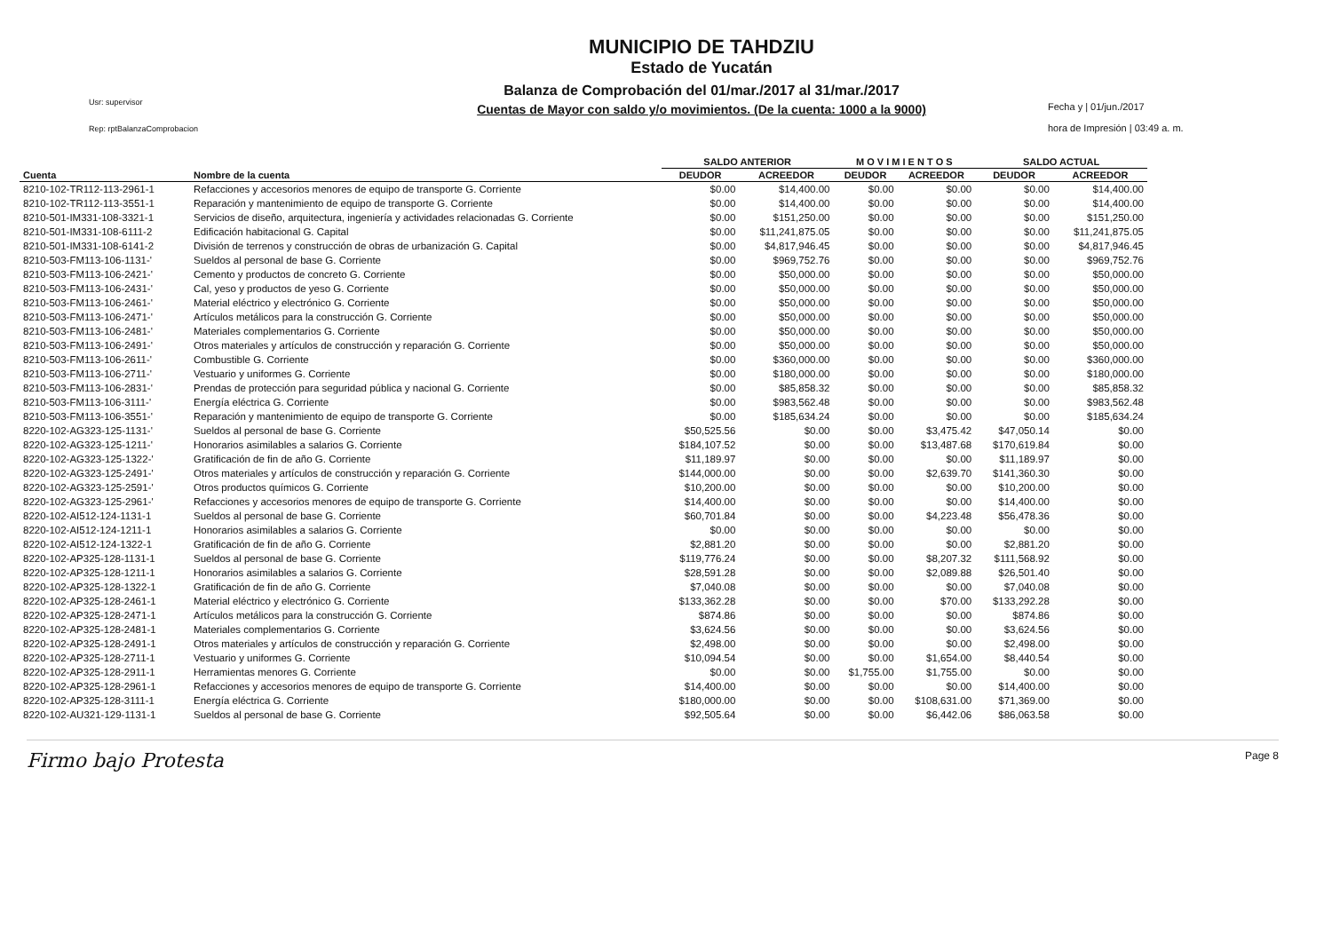Usr: supervisor
Rep: rptBalanzaComprobacion
MUNICIPIO DE TAHDZIU
Estado de Yucatán
Balanza de Comprobación del 01/mar./2017 al 31/mar./2017
Cuentas de Mayor con saldo y/o movimientos. (De la cuenta: 1000 a la 9000)
Fecha y | 01/jun./2017
hora de Impresión | 03:49 a. m.
| | | SALDO ANTERIOR | | M O V I M I E N T O S | | SALDO ACTUAL | |
| --- | --- | --- | --- | --- | --- | --- | --- |
| Cuenta | Nombre de la cuenta | DEUDOR | ACREEDOR | DEUDOR | ACREEDOR | DEUDOR | ACREEDOR |
| 8210-102-TR112-113-2961-1 | Refacciones y accesorios menores de equipo de transporte G. Corriente | $0.00 | $14,400.00 | $0.00 | $0.00 | $0.00 | $14,400.00 |
| 8210-102-TR112-113-3551-1 | Reparación y mantenimiento de equipo de transporte G. Corriente | $0.00 | $14,400.00 | $0.00 | $0.00 | $0.00 | $14,400.00 |
| 8210-501-IM331-108-3321-1 | Servicios de diseño, arquitectura, ingeniería y actividades relacionadas G. Corriente | $0.00 | $151,250.00 | $0.00 | $0.00 | $0.00 | $151,250.00 |
| 8210-501-IM331-108-6111-2 | Edificación habitacional G. Capital | $0.00 | $11,241,875.05 | $0.00 | $0.00 | $0.00 | $11,241,875.05 |
| 8210-501-IM331-108-6141-2 | División de terrenos y construcción de obras de urbanización G. Capital | $0.00 | $4,817,946.45 | $0.00 | $0.00 | $0.00 | $4,817,946.45 |
| 8210-503-FM113-106-1131-' | Sueldos al personal de base G. Corriente | $0.00 | $969,752.76 | $0.00 | $0.00 | $0.00 | $969,752.76 |
| 8210-503-FM113-106-2421-' | Cemento y productos de concreto G. Corriente | $0.00 | $50,000.00 | $0.00 | $0.00 | $0.00 | $50,000.00 |
| 8210-503-FM113-106-2431-' | Cal, yeso y productos de yeso G. Corriente | $0.00 | $50,000.00 | $0.00 | $0.00 | $0.00 | $50,000.00 |
| 8210-503-FM113-106-2461-' | Material eléctrico y electrónico G. Corriente | $0.00 | $50,000.00 | $0.00 | $0.00 | $0.00 | $50,000.00 |
| 8210-503-FM113-106-2471-' | Artículos metálicos para la construcción G. Corriente | $0.00 | $50,000.00 | $0.00 | $0.00 | $0.00 | $50,000.00 |
| 8210-503-FM113-106-2481-' | Materiales complementarios G. Corriente | $0.00 | $50,000.00 | $0.00 | $0.00 | $0.00 | $50,000.00 |
| 8210-503-FM113-106-2491-' | Otros materiales y artículos de construcción y reparación G. Corriente | $0.00 | $50,000.00 | $0.00 | $0.00 | $0.00 | $50,000.00 |
| 8210-503-FM113-106-2611-' | Combustible G. Corriente | $0.00 | $360,000.00 | $0.00 | $0.00 | $0.00 | $360,000.00 |
| 8210-503-FM113-106-2711-' | Vestuario y uniformes G. Corriente | $0.00 | $180,000.00 | $0.00 | $0.00 | $0.00 | $180,000.00 |
| 8210-503-FM113-106-2831-' | Prendas de protección para seguridad pública y nacional G. Corriente | $0.00 | $85,858.32 | $0.00 | $0.00 | $0.00 | $85,858.32 |
| 8210-503-FM113-106-3111-' | Energía eléctrica G. Corriente | $0.00 | $983,562.48 | $0.00 | $0.00 | $0.00 | $983,562.48 |
| 8210-503-FM113-106-3551-' | Reparación y mantenimiento de equipo de transporte G. Corriente | $0.00 | $185,634.24 | $0.00 | $0.00 | $0.00 | $185,634.24 |
| 8220-102-AG323-125-1131-' | Sueldos al personal de base G. Corriente | $50,525.56 | $0.00 | $0.00 | $3,475.42 | $47,050.14 | $0.00 |
| 8220-102-AG323-125-1211-' | Honorarios asimilables a salarios G. Corriente | $184,107.52 | $0.00 | $0.00 | $13,487.68 | $170,619.84 | $0.00 |
| 8220-102-AG323-125-1322-' | Gratificación de fin de año G. Corriente | $11,189.97 | $0.00 | $0.00 | $0.00 | $11,189.97 | $0.00 |
| 8220-102-AG323-125-2491-' | Otros materiales y artículos de construcción y reparación G. Corriente | $144,000.00 | $0.00 | $0.00 | $2,639.70 | $141,360.30 | $0.00 |
| 8220-102-AG323-125-2591-' | Otros productos químicos G. Corriente | $10,200.00 | $0.00 | $0.00 | $0.00 | $10,200.00 | $0.00 |
| 8220-102-AG323-125-2961-' | Refacciones y accesorios menores de equipo de transporte G. Corriente | $14,400.00 | $0.00 | $0.00 | $0.00 | $14,400.00 | $0.00 |
| 8220-102-AI512-124-1131-1 | Sueldos al personal de base G. Corriente | $60,701.84 | $0.00 | $0.00 | $4,223.48 | $56,478.36 | $0.00 |
| 8220-102-AI512-124-1211-1 | Honorarios asimilables a salarios G. Corriente | $0.00 | $0.00 | $0.00 | $0.00 | $0.00 | $0.00 |
| 8220-102-AI512-124-1322-1 | Gratificación de fin de año G. Corriente | $2,881.20 | $0.00 | $0.00 | $0.00 | $2,881.20 | $0.00 |
| 8220-102-AP325-128-1131-1 | Sueldos al personal de base G. Corriente | $119,776.24 | $0.00 | $0.00 | $8,207.32 | $111,568.92 | $0.00 |
| 8220-102-AP325-128-1211-1 | Honorarios asimilables a salarios G. Corriente | $28,591.28 | $0.00 | $0.00 | $2,089.88 | $26,501.40 | $0.00 |
| 8220-102-AP325-128-1322-1 | Gratificación de fin de año G. Corriente | $7,040.08 | $0.00 | $0.00 | $0.00 | $7,040.08 | $0.00 |
| 8220-102-AP325-128-2461-1 | Material eléctrico y electrónico G. Corriente | $133,362.28 | $0.00 | $0.00 | $70.00 | $133,292.28 | $0.00 |
| 8220-102-AP325-128-2471-1 | Artículos metálicos para la construcción G. Corriente | $874.86 | $0.00 | $0.00 | $0.00 | $874.86 | $0.00 |
| 8220-102-AP325-128-2481-1 | Materiales complementarios G. Corriente | $3,624.56 | $0.00 | $0.00 | $0.00 | $3,624.56 | $0.00 |
| 8220-102-AP325-128-2491-1 | Otros materiales y artículos de construcción y reparación G. Corriente | $2,498.00 | $0.00 | $0.00 | $0.00 | $2,498.00 | $0.00 |
| 8220-102-AP325-128-2711-1 | Vestuario y uniformes G. Corriente | $10,094.54 | $0.00 | $0.00 | $1,654.00 | $8,440.54 | $0.00 |
| 8220-102-AP325-128-2911-1 | Herramientas menores G. Corriente | $0.00 | $0.00 | $1,755.00 | $1,755.00 | $0.00 | $0.00 |
| 8220-102-AP325-128-2961-1 | Refacciones y accesorios menores de equipo de transporte G. Corriente | $14,400.00 | $0.00 | $0.00 | $0.00 | $14,400.00 | $0.00 |
| 8220-102-AP325-128-3111-1 | Energía eléctrica G. Corriente | $180,000.00 | $0.00 | $0.00 | $108,631.00 | $71,369.00 | $0.00 |
| 8220-102-AU321-129-1131-1 | Sueldos al personal de base G. Corriente | $92,505.64 | $0.00 | $0.00 | $6,442.06 | $86,063.58 | $0.00 |
Firmo bajo Protesta Page 8